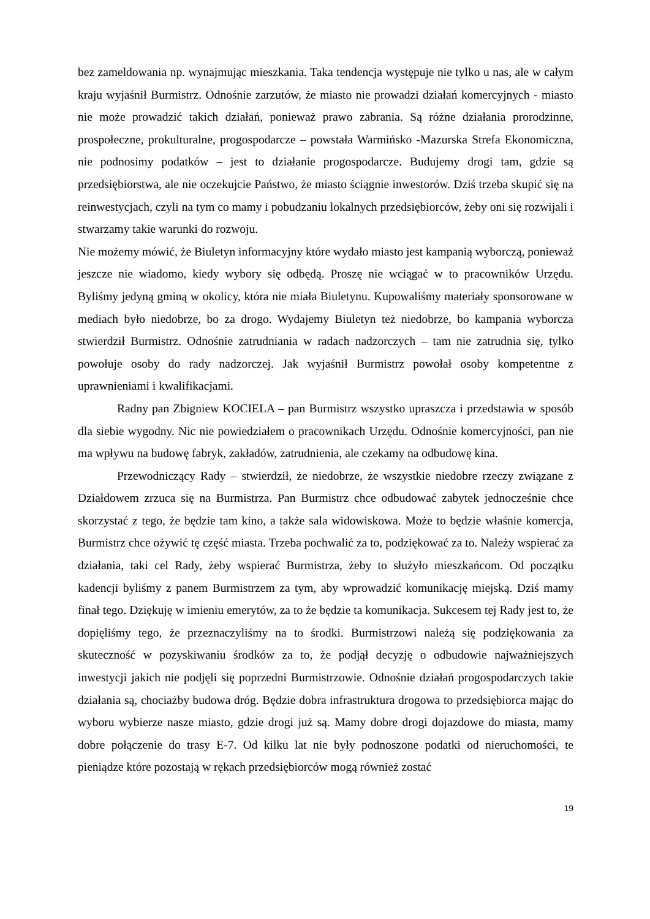bez zameldowania np. wynajmując mieszkania. Taka tendencja występuje nie tylko u nas, ale w całym kraju wyjaśnił Burmistrz. Odnośnie zarzutów, że miasto nie prowadzi działań komercyjnych - miasto nie może prowadzić takich działań, ponieważ prawo zabrania. Są różne działania prorodzinne, prospołeczne, prokulturalne, progospodarcze – powstała Warmińsko -Mazurska Strefa Ekonomiczna, nie podnosimy podatków – jest to działanie progospodarcze. Budujemy drogi tam, gdzie są przedsiębiorstwa, ale nie oczekujcie Państwo, że miasto ściągnie inwestorów. Dziś trzeba skupić się na reinwestycjach, czyli na tym co mamy i pobudzaniu lokalnych przedsiębiorców, żeby oni się rozwijali i stwarzamy takie warunki do rozwoju.
Nie możemy mówić, że Biuletyn informacyjny które wydało miasto jest kampanią wyborczą, ponieważ jeszcze nie wiadomo, kiedy wybory się odbędą. Proszę nie wciągać w to pracowników Urzędu. Byliśmy jedyną gminą w okolicy, która nie miała Biuletynu. Kupowaliśmy materiały sponsorowane w mediach było niedobrze, bo za drogo. Wydajemy Biuletyn też niedobrze, bo kampania wyborcza stwierdził Burmistrz. Odnośnie zatrudniania w radach nadzorczych – tam nie zatrudnia się, tylko powołuje osoby do rady nadzorczej. Jak wyjaśnił Burmistrz powołał osoby kompetentne z uprawnieniami i kwalifikacjami.
Radny pan Zbigniew KOCIELA – pan Burmistrz wszystko upraszcza i przedstawia w sposób dla siebie wygodny. Nic nie powiedziałem o pracownikach Urzędu. Odnośnie komercyjności, pan nie ma wpływu na budowę fabryk, zakładów, zatrudnienia, ale czekamy na odbudowę kina.
Przewodniczący Rady – stwierdził, że niedobrze, że wszystkie niedobre rzeczy związane z Działdowem zrzuca się na Burmistrza. Pan Burmistrz chce odbudować zabytek jednocześnie chce skorzystać z tego, że będzie tam kino, a także sala widowiskowa. Może to będzie właśnie komercja, Burmistrz chce ożywić tę część miasta. Trzeba pochwalić za to, podziękować za to. Należy wspierać za działania, taki cel Rady, żeby wspierać Burmistrza, żeby to służyło mieszkańcom. Od początku kadencji byliśmy z panem Burmistrzem za tym, aby wprowadzić komunikację miejską. Dziś mamy finał tego. Dziękuję w imieniu emerytów, za to że będzie ta komunikacja. Sukcesem tej Rady jest to, że dopięliśmy tego, że przeznaczyliśmy na to środki. Burmistrzowi należą się podziękowania za skuteczność w pozyskiwaniu środków za to, że podjął decyzję o odbudowie najważniejszych inwestycji jakich nie podjęli się poprzedni Burmistrzowie. Odnośnie działań progospodarczych takie działania są, chociażby budowa dróg. Będzie dobra infrastruktura drogowa to przedsiębiorca mając do wyboru wybierze nasze miasto, gdzie drogi już są. Mamy dobre drogi dojazdowe do miasta, mamy dobre połączenie do trasy E-7. Od kilku lat nie były podnoszone podatki od nieruchomości, te pieniądze które pozostają w rękach przedsiębiorców mogą również zostać
19